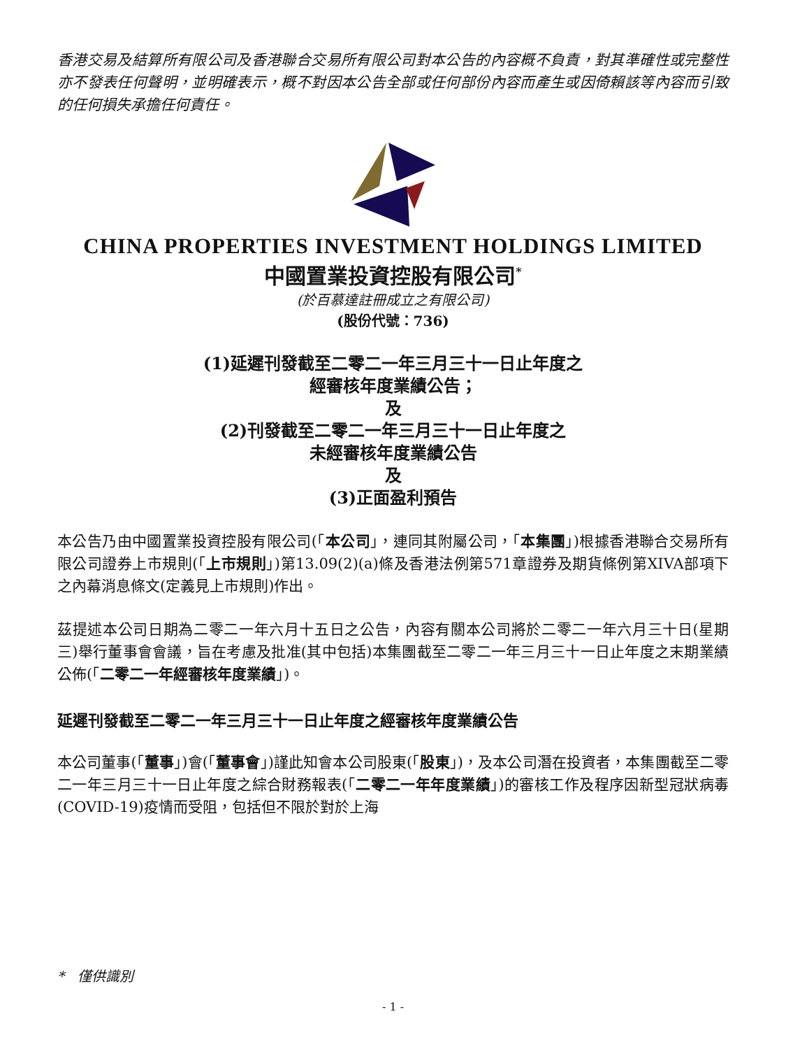香港交易及結算所有限公司及香港聯合交易所有限公司對本公告的內容概不負責，對其準確性或完整性亦不發表任何聲明，並明確表示，概不對因本公告全部或任何部份內容而產生或因倚賴該等內容而引致的任何損失承擔任何責任。
CHINA PROPERTIES INVESTMENT HOLDINGS LIMITED
中國置業投資控股有限公司<sup>*</sup>
(於百慕達註冊成立之有限公司)
(股份代號：736)
(1)延遲刊發截至二零二一年三月三十一日止年度之
經審核年度業績公告；
及
(2)刊發截至二零二一年三月三十一日止年度之
未經審核年度業績公告
及
(3)正面盈利預告
本公告乃由中國置業投資控股有限公司(「本公司」，連同其附屬公司，「本集團」)根據香港聯合交易所有限公司證券上市規則(「上市規則」)第13.09(2)(a)條及香港法例第571章證券及期貨條例第XIVA部項下之內幕消息條文(定義見上市規則)作出。
茲提述本公司日期為二零二一年六月十五日之公告，內容有關本公司將於二零二一年六月三十日(星期三)舉行董事會會議，旨在考慮及批准(其中包括)本集團截至二零二一年三月三十一日止年度之末期業績公佈(「二零二一年經審核年度業績」)。
延遲刊發截至二零二一年三月三十一日止年度之經審核年度業績公告
本公司董事(「董事」)會(「董事會」)謹此知會本公司股東(「股東」)，及本公司潛在投資者，本集團截至二零二一年三月三十一日止年度之綜合財務報表(「二零二一年年度業績」)的審核工作及程序因新型冠狀病毒(COVID-19)疫情而受阻，包括但不限於對於上海
* 僅供識別
- 1 -